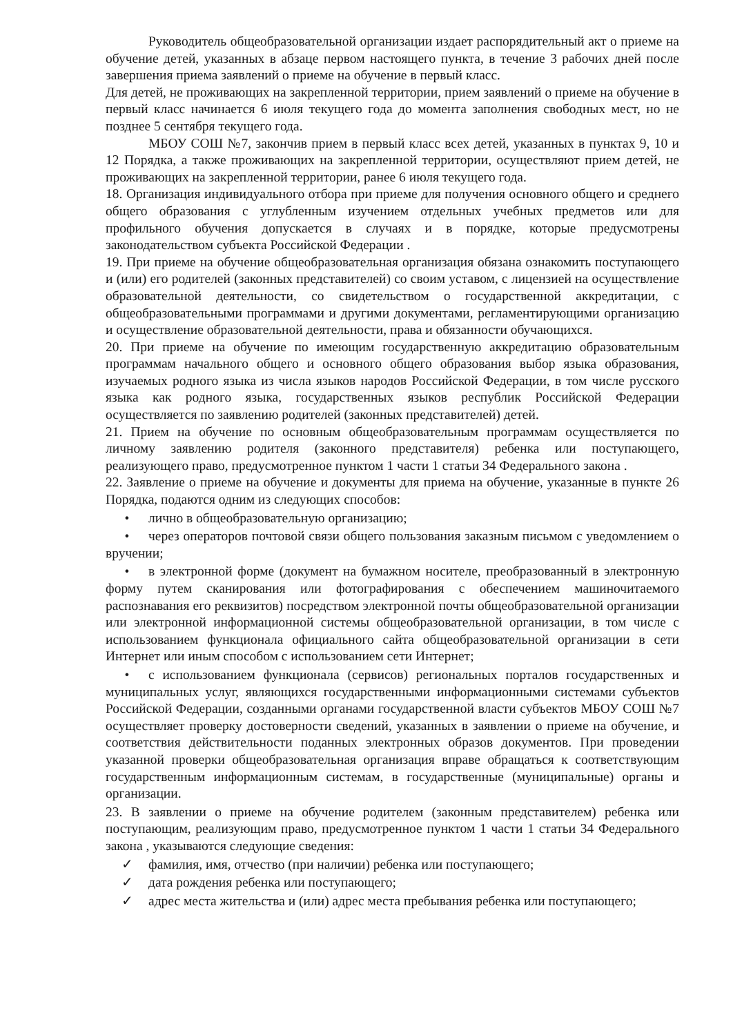Руководитель общеобразовательной организации издает распорядительный акт о приеме на обучение детей, указанных в абзаце первом настоящего пункта, в течение 3 рабочих дней после завершения приема заявлений о приеме на обучение в первый класс.
Для детей, не проживающих на закрепленной территории, прием заявлений о приеме на обучение в первый класс начинается 6 июля текущего года до момента заполнения свободных мест, но не позднее 5 сентября текущего года.
МБОУ СОШ №7, закончив прием в первый класс всех детей, указанных в пунктах 9, 10 и 12 Порядка, а также проживающих на закрепленной территории, осуществляют прием детей, не проживающих на закрепленной территории, ранее 6 июля текущего года.
18. Организация индивидуального отбора при приеме для получения основного общего и среднего общего образования с углубленным изучением отдельных учебных предметов или для профильного обучения допускается в случаях и в порядке, которые предусмотрены законодательством субъекта Российской Федерации .
19. При приеме на обучение общеобразовательная организация обязана ознакомить поступающего и (или) его родителей (законных представителей) со своим уставом, с лицензией на осуществление образовательной деятельности, со свидетельством о государственной аккредитации, с общеобразовательными программами и другими документами, регламентирующими организацию и осуществление образовательной деятельности, права и обязанности обучающихся.
20. При приеме на обучение по имеющим государственную аккредитацию образовательным программам начального общего и основного общего образования выбор языка образования, изучаемых родного языка из числа языков народов Российской Федерации, в том числе русского языка как родного языка, государственных языков республик Российской Федерации осуществляется по заявлению родителей (законных представителей) детей.
21. Прием на обучение по основным общеобразовательным программам осуществляется по личному заявлению родителя (законного представителя) ребенка или поступающего, реализующего право, предусмотренное пунктом 1 части 1 статьи 34 Федерального закона .
22. Заявление о приеме на обучение и документы для приема на обучение, указанные в пункте 26 Порядка, подаются одним из следующих способов:
• лично в общеобразовательную организацию;
• через операторов почтовой связи общего пользования заказным письмом с уведомлением о вручении;
• в электронной форме (документ на бумажном носителе, преобразованный в электронную форму путем сканирования или фотографирования с обеспечением машиночитаемого распознавания его реквизитов) посредством электронной почты общеобразовательной организации или электронной информационной системы общеобразовательной организации, в том числе с использованием функционала официального сайта общеобразовательной организации в сети Интернет или иным способом с использованием сети Интернет;
• с использованием функционала (сервисов) региональных порталов государственных и муниципальных услуг, являющихся государственными информационными системами субъектов Российской Федерации, созданными органами государственной власти субъектов МБОУ СОШ №7 осуществляет проверку достоверности сведений, указанных в заявлении о приеме на обучение, и соответствия действительности поданных электронных образов документов. При проведении указанной проверки общеобразовательная организация вправе обращаться к соответствующим государственным информационным системам, в государственные (муниципальные) органы и организации.
23. В заявлении о приеме на обучение родителем (законным представителем) ребенка или поступающим, реализующим право, предусмотренное пунктом 1 части 1 статьи 34 Федерального закона , указываются следующие сведения:
✓ фамилия, имя, отчество (при наличии) ребенка или поступающего;
✓ дата рождения ребенка или поступающего;
✓ адрес места жительства и (или) адрес места пребывания ребенка или поступающего;